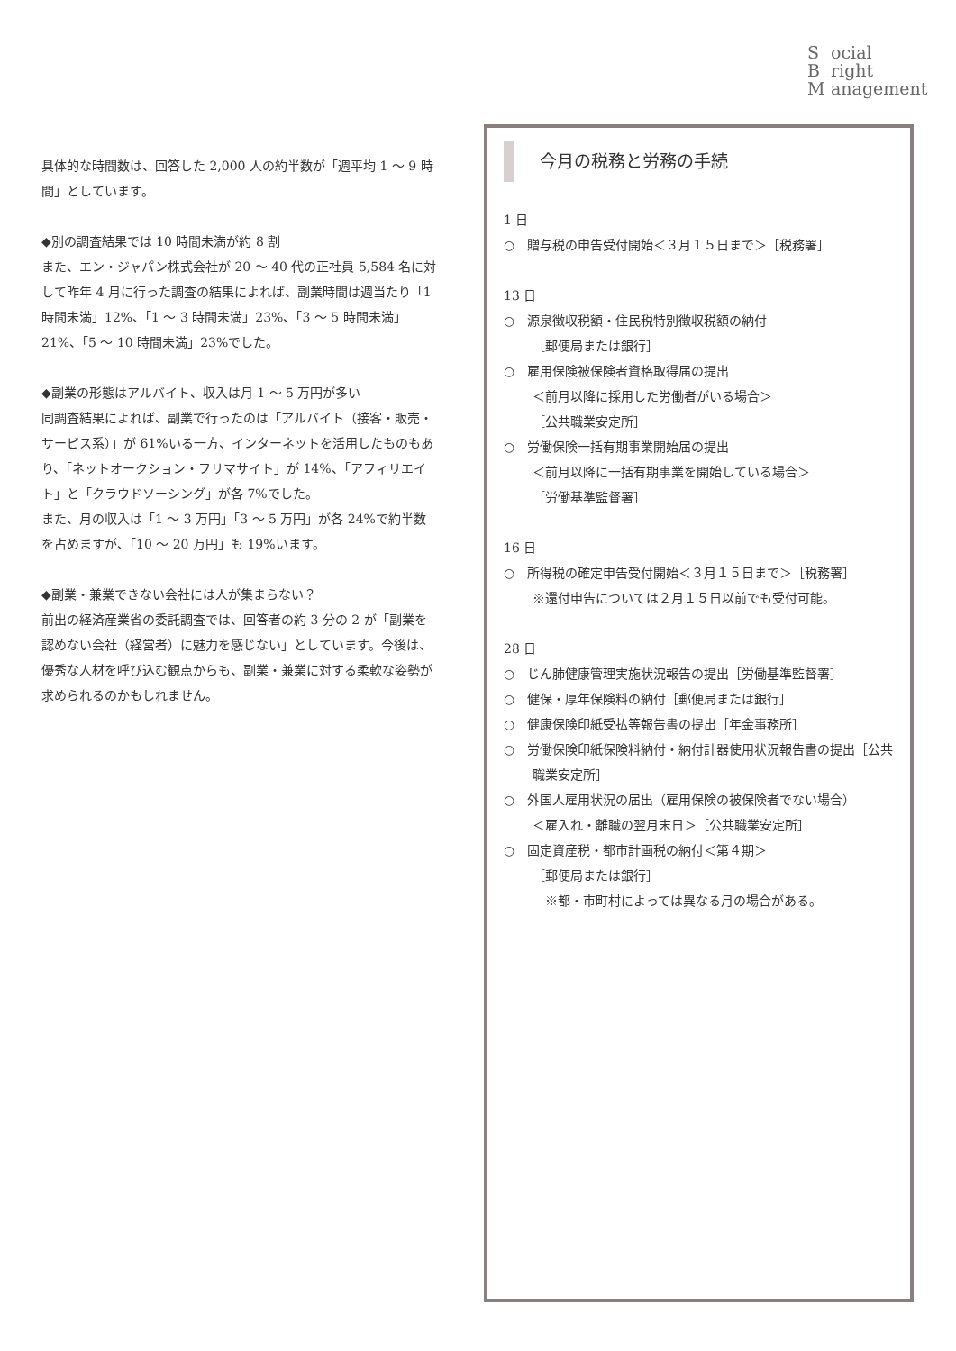Social
Bright
Management
具体的な時間数は、回答した 2,000 人の約半数が「週平均 1 〜 9 時間」としています。
◆別の調査結果では 10 時間未満が約 8 割
また、エン・ジャパン株式会社が 20 〜 40 代の正社員 5,584 名に対して昨年 4 月に行った調査の結果によれば、副業時間は週当たり「1 時間未満」12%、「1 〜 3 時間未満」23%、「3 〜 5 時間未満」21%、「5 〜 10 時間未満」23%でした。
◆副業の形態はアルバイト、収入は月 1 〜 5 万円が多い
同調査結果によれば、副業で行ったのは「アルバイト（接客・販売・サービス系）」が 61%いる一方、インターネットを活用したものもあり、「ネットオークション・フリマサイト」が 14%、「アフィリエイト」と「クラウドソーシング」が各 7%でした。
また、月の収入は「1 〜 3 万円」「3 〜 5 万円」が各 24%で約半数を占めますが、「10 〜 20 万円」も 19%います。
◆副業・兼業できない会社には人が集まらない？
前出の経済産業省の委託調査では、回答者の約 3 分の 2 が「副業を認めない会社（経営者）に魅力を感じない」としています。今後は、優秀な人材を呼び込む観点からも、副業・兼業に対する柔軟な姿勢が求められるのかもしれません。
今月の税務と労務の手続
1 日
○　贈与税の申告受付開始＜３月１５日まで＞［税務署］
13 日
○　源泉徴収税額・住民税特別徴収税額の納付
［郵便局または銀行］
○　雇用保険被保険者資格取得届の提出
＜前月以降に採用した労働者がいる場合＞
［公共職業安定所］
○　労働保険一括有期事業開始届の提出
＜前月以降に一括有期事業を開始している場合＞
［労働基準監督署］
16 日
○　所得税の確定申告受付開始＜３月１５日まで＞［税務署］
※還付申告については２月１５日以前でも受付可能。
28 日
○　じん肺健康管理実施状況報告の提出［労働基準監督署］
○　健保・厚年保険料の納付［郵便局または銀行］
○　健康保険印紙受払等報告書の提出［年金事務所］
○　労働保険印紙保険料納付・納付計器使用状況報告書の提出［公共職業安定所］
○　外国人雇用状況の届出（雇用保険の被保険者でない場合）
＜雇入れ・離職の翌月末日＞［公共職業安定所］
○　固定資産税・都市計画税の納付＜第４期＞
［郵便局または銀行］
　※都・市町村によっては異なる月の場合がある。